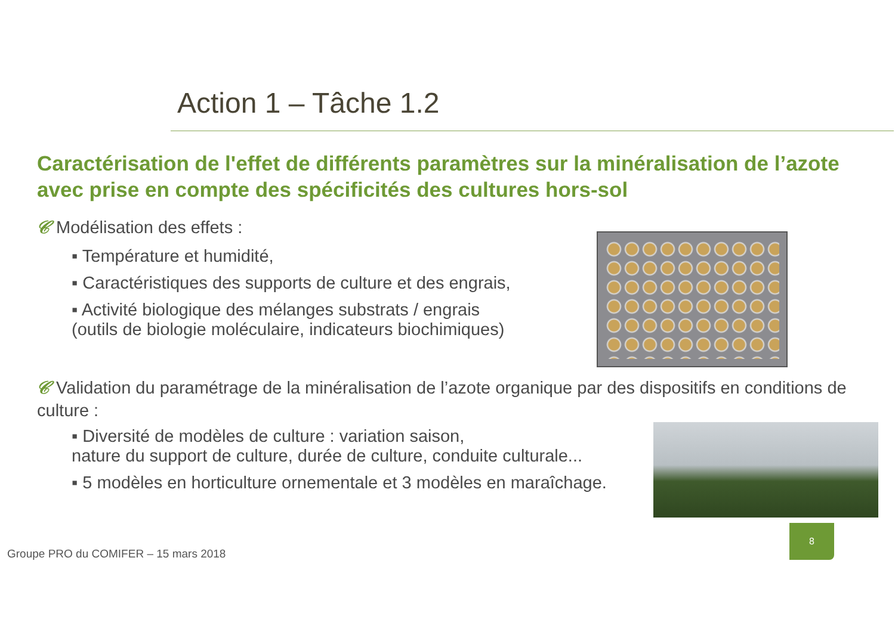Action 1 – Tâche 1.2
Caractérisation de l'effet de différents paramètres sur la minéralisation de l’azote avec prise en compte des spécificités des cultures hors-sol
𝒞 Modélisation des effets :
▪ Température et humidité,
▪ Caractéristiques des supports de culture et des engrais,
▪ Activité biologique des mélanges substrats / engrais
(outils de biologie moléculaire, indicateurs biochimiques)
𝒞 Validation du paramétrage de la minéralisation de l’azote organique par des dispositifs en conditions de culture :
▪ Diversité de modèles de culture : variation saison,
nature du support de culture, durée de culture, conduite culturale...
▪ 5 modèles en horticulture ornementale et 3 modèles en maraîchage.
Groupe PRO du COMIFER – 15 mars 2018
8